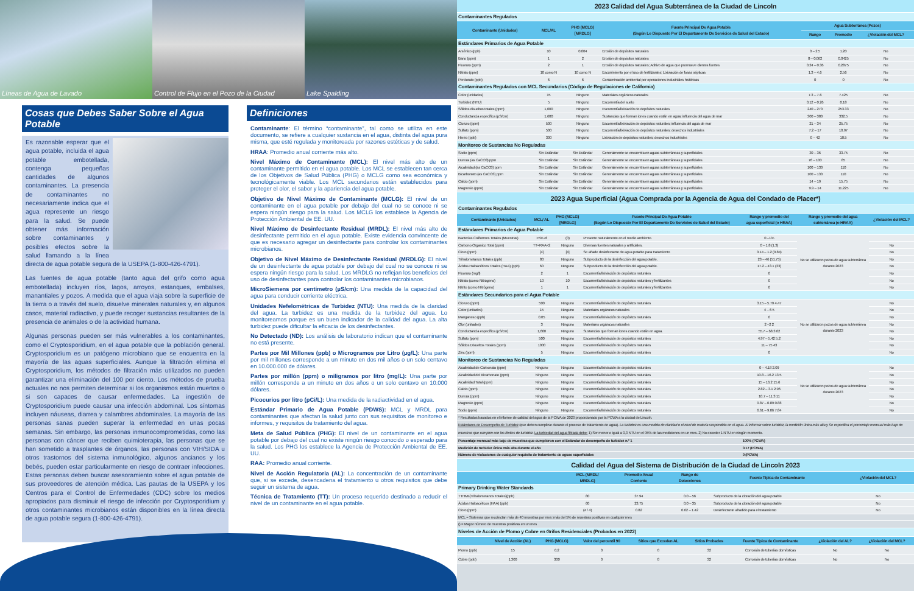Líneas de Agua de Lavado Control de Flujo en el Pozo de la Ciudad
Lake Spalding
Cosas que Debes Saber Sobre el Agua Potable
Es razonable esperar que el agua potable, incluida el agua potable embotellada, contenga pequeñas cantidades de algunos contaminantes. La presencia de contaminantes no necesariamente indica que el agua represente un riesgo para la salud. Se puede obtener más información sobre contaminantes y posibles efectos sobre la salud llamando a la línea directa de agua potable segura de la USEPA (1-800-426-4791).
Las fuentes de agua potable (tanto agua del grifo como agua embotellada) incluyen ríos, lagos, arroyos, estanques, embalses, manantiales y pozos. A medida que el agua viaja sobre la superficie de la tierra o a través del suelo, disuelve minerales naturales y, en algunos casos, material radiactivo, y puede recoger sustancias resultantes de la presencia de animales o de la actividad humana.
Algunas personas pueden ser más vulnerables a los contaminantes, como el Cryptosporidium, en el agua potable que la población general. Cryptosporidium es un patógeno microbiano que se encuentra en la mayoría de las aguas superficiales. Aunque la filtración elimina el Cryptosporidium, los métodos de filtración más utilizados no pueden garantizar una eliminación del 100 por ciento. Los métodos de prueba actuales no nos permiten determinar si los organismos están muertos o si son capaces de causar enfermedades. La ingestión de Cryptosporidium puede causar una infección abdominal. Los síntomas incluyen náuseas, diarrea y calambres abdominales. La mayoría de las personas sanas pueden superar la enfermedad en unas pocas semanas. Sin embargo, las personas inmunocomprometidas, como las personas con cáncer que reciben quimioterapia, las personas que se han sometido a trasplantes de órganos, las personas con VIH/SIDA u otros trastornos del sistema inmunológico, algunos ancianos y los bebés, pueden estar particularmente en riesgo de contraer infecciones. Estas personas deben buscar asesoramiento sobre el agua potable de sus proveedores de atención médica. Las pautas de la USEPA y los Centros para el Control de Enfermedades (CDC) sobre los medios apropiados para disminuir el riesgo de infección por Cryptosporidium y otros contaminantes microbianos están disponibles en la línea directa de agua potable segura (1-800-426-4791).
Definiciones
Contaminante: El término “contaminante”, tal como se utiliza en este documento, se refiere a cualquier sustancia en el agua, distinta del agua pura misma, que esté regulada y monitoreada por razones estéticas y de salud.
HRAA: Promedio anual corriente más alto.
Nivel Máximo de Contaminante (MCL): El nivel más alto de un contaminante permitido en el agua potable. Los MCL se establecen tan cerca de los Objetivos de Salud Pública (PHG) o MCLG como sea económica y tecnológicamente viable. Los MCL secundarios están establecidos para proteger el olor, el sabor y la apariencia del agua potable.
Objetivo de Nivel Máximo de Contaminante (MCLG): El nivel de un contaminante en el agua potable por debajo del cual no se conoce ni se espera ningún riesgo para la salud. Los MCLG los establece la Agencia de Protección Ambiental de EE. UU.
Nivel Máximo de Desinfectante Residual (MRDL): El nivel más alto de desinfectante permitido en el agua potable. Existe evidencia convincente de que es necesario agregar un desinfectante para controlar los contaminantes microbianos.
Objetivo de Nivel Máximo de Desinfectante Residual (MRDLG): El nivel de un desinfectante de agua potable por debajo del cual no se conoce ni se espera ningún riesgo para la salud. Los MRDLG no reflejan los beneficios del uso de desinfectantes para controlar los contaminantes microbianos.
MicroSiemens por centímetro (µS/cm): Una medida de la capacidad del agua para conducir corriente eléctrica.
Unidades Nefelométricas de Turbidez (NTU): Una medida de la claridad del agua. La turbidez es una medida de la turbidez del agua. Lo monitoreamos porque es un buen indicador de la calidad del agua. La alta turbidez puede dificultar la eficacia de los desinfectantes.
No Detectado (ND): Los análisis de laboratorio indican que el contaminante no está presente.
Partes por Mil Millones (ppb) o Microgramos por Litro (µg/L): Una parte por mil millones corresponde a un minuto en dos mil años o un solo centavo en 10.000.000 de dólares.
Partes por millón (ppm) o miligramos por litro (mg/L): Una parte por millón corresponde a un minuto en dos años o un solo centavo en 10.000 dólares.
Picocurios por litro (pCi/L): Una medida de la radiactividad en el agua.
Estándar Primario de Agua Potable (PDWS): MCL y MRDL para contaminantes que afectan la salud junto con sus requisitos de monitoreo e informes, y requisitos de tratamiento del agua.
Meta de Salud Pública (PHG): El nivel de un contaminante en el agua potable por debajo del cual no existe ningún riesgo conocido o esperado para la salud. Los PHG los establece la Agencia de Protección Ambiental de EE. UU.
RAA: Promedio anual corriente.
Nivel de Acción Regulatoria (AL): La concentración de un contaminante que, si se excede, desencadena el tratamiento u otros requisitos que debe seguir un sistema de agua.
Técnica de Tratamiento (TT): Un proceso requerido destinado a reducir el nivel de un contaminante en el agua potable.
| 2023 Calidad del Agua Subterránea de la Ciudad de Lincoln | | | | | | |
| Contaminantes Regulados | | | | | | |
| Contaminante (Unidades) | MCL/AL | PHG (MCLG) [MRDLG] | Fuente Principal De Agua Potable (Según Lo Dispuesto Por El Departamento De Servicios de Salud del Estado) | Agua Subterránea (Pozos) | | |
| | | | | Rango | Promedio | ¿Violación del MCL? |
| Estándares Primarios de Agua Potable | | | | | | |
| Arsénico (ppb) | 10 | 0.004 | Erosión de depósitos naturales | 0 – 2.5 | 1.20 | No |
| Bario (ppm) | 1 | 2 | Erosión de depósitos naturales | 0 – 0.062 | 0.0425 | No |
| Fluoruro (ppm) | 2 | 1 | Erosión de depósitos naturales; Aditivo de agua que promueve dientes fuertes | 0.24 – 0.36 | 0.2875 | No |
| Nitrato (ppm) | 10 como N | 10 como N | Escurrimiento por el uso de fertilizantes; Lixiviación de fosas sépticas | 1.3 – 4.6 | 2.56 | No |
| Perclorato (ppb) | 6 | 6 | Contaminación ambiental por operaciones industriales históricas | 0 | 0 | No |
| Contaminantes Regulados con MCL Secundarios (Código de Regulaciones de California) | | | | | | |
| Color (unidades) | 15 | Ninguno | Materiales orgánicos naturales | 7.3 – 7.6 | 7.425 | No |
| Turbidez (NTU) | 5 | Ninguno | Escorrentía del suelo | 0.12 – 0.26 | 0.18 | No |
| Sólidos disueltos totales (ppm) | 1,000 | Ninguno | Escorrentía/lixiviación de depósitos naturales | 240 – 270 | 253.33 | No |
| Conductancia específica (µS/cm) | 1,600 | Ninguno | Sustancias que forman iones cuando están en agua; influencia del agua de mar | 300 – 380 | 332.5 | No |
| Cloruro (ppm) | 500 | Ninguno | Escorrentía/lixiviación de depósitos naturales; influencia del agua de mar | 21 – 34 | 25.75 | No |
| Sulfato (ppm) | 500 | Ninguno | Escorrentía/lixiviación de depósitos naturales; desechos industriales | 7.2 – 17 | 10.97 | No |
| Hierro (ppb) | 300 | Ninguno | Lixiviación de depósitos naturales; desechos industriales | 0 – 42 | 10.5 | No |
| Monitoreo de Sustancias No Reguladas | | | | | | |
| Sodio (ppm) | Sin Estándar | Sin Estándar | Generalmente se encuentra en aguas subterráneas y superficiales | 30 – 36 | 33.75 | No |
| Dureza (as CaCO3) ppm | Sin Estándar | Sin Estándar | Generalmente se encuentra en aguas subterráneas y superficiales | 76 – 100 | 85 | No |
| Alcalinidad (as CaCO3) ppm | Sin Estándar | Sin Estándar | Generalmente se encuentra en aguas subterráneas y superficiales | 100 – 130 | 110 | No |
| Bicarbonato (as CaCO3) ppm | Sin Estándar | Sin Estándar | Generalmente se encuentra en aguas subterráneas y superficiales | 100 – 130 | 110 | No |
| Calcio (ppm) | Sin Estándar | Sin Estándar | Generalmente se encuentra en aguas subterráneas y superficiales | 14 – 19 | 15.75 | No |
| Magnesio (ppm) | Sin Estándar | Sin Estándar | Generalmente se encuentra en aguas subterráneas y superficiales | 9.9 – 14 | 11.225 | No |
| 2023 Agua Superficial (Agua Comprada por la Agencia de Agua del Condado de Placer*) | | | | | | |
| Contaminantes Regulados | | | | | | |
| Contaminante (Unidades) | MCL/ AL | PHG (MCLG) [MRDLG] | Fuente Principal De Agua Potable (Según Lo Dispuesto Por El Departamento De Servicios de Salud del Estado) | Rango y promedio del agua superficial (o HRAA) | Rango y promedio del agua subterránea (o HRAA) | ¿Violación del MCL? |
| Estándares Primarios de Agua Potable | | | | | | |
| Bacterias Coliformes Totales (Muestras) | >5% of | (0) | Presente naturalmente en el medio ambiente. | 0 –1% | No se utilizaron pozos de agua subterránea durante 2023 | |
| Carbono Organico Total (ppm) | TT=RAA<2 | Ninguno | Diversas fuentes naturales y artificiales. | 0 – 1.8 (1.3) | | No |
| Cloro (ppm) | [4] | [4] | Se añade desinfectante de agua potable para tratamiento | 0.14 – 1.2 (0.84) | | No |
| Trihalometanos Totales (ppb) | 80 | Ninguno | Subproducto de la desinfección del agua potable. | 23 – 46 (51.75) | | No |
| Ácidos Haloacéticos Totales (HAA) (ppb) | 60 | Ninguno | Subproducto de la desinfección del agua potable. | 17.2 – 43.1 (33) | | No |
| Fluoruro (mg/l) | 2 | 1 | Escorrentía/lixiviación de depósitos naturales | 0 | | No |
| Nitrato (como Nitrógeno) | 10 | 10 | Escorrentía/lixiviación de depósitos naturales y fertilizantes | 0 | | No |
| Nitrito (como Nitrógeno) | 1 | 1 | Escorrentía/lixiviación de depósitos naturales y fertilizantes | 0 | | No |
| Estándares Secundarios para el Agua Potable | | | | | | |
| Cloruro (ppm) | 500 | Ninguno | Escorrentía/lixiviación de depósitos naturales | 3.15 – 5.79 4.47 | No se utilizaron pozos de agua subterránea durante 2023 | No |
| Color (unitades) | 15 | Ninguno | Materiales orgánicos naturales | 4 – 6 5 | | No |
| Manganeso (ppb) | 0.05 | Ninguno | Escorrentía/lixiviación de depósitos naturales | 0 | | No |
| Olor (unitades) | 3 | Ninguno | Materiales orgánicos naturales | 2 –2 2 | | No |
| Conductancia específica (µS/cm) | 1,600 | Ninguno | Sustancias que forman iones cuando están en agua. | 55.7 – 68.3 62 | | No |
| Sulfato (ppm) | 500 | Ninguno | Escorrentía/lixiviación de depósitos naturales | 4.97 – 5.42 5.2 | | No |
| Sólidos Disueltos Totales (ppm) | 1000 | Ninguno | Escorrentía/lixiviación de depósitos naturales | 11 – 75 43 | | No |
| Zinc (ppm) | 5 | Ninguno | Escorrentía/lixiviación de depósitos naturales | 0 | | No |
| Monitoreo de Sustancias No Reguladas | | | | | | |
| Alcalinidad de Carbonato (ppm) | Ninguno | Ninguno | Escorrentía/lixiviación de depósitos naturales | 0 – 4.18 2.09 | No se utilizaron pozos de agua subterránea durante 2023 | No |
| Alcalinidad del Bicarbonato (ppm) | Ninguno | Ninguno | Escorrentía/lixiviación de depósitos naturales | 10.8 – 16.2 13.5 | | No |
| Alcalinidad Total (ppm) | Ninguno | Ninguno | Escorrentía/lixiviación de depósitos naturales | 15 – 16.2 15.6 | | No |
| Calcio (ppm) | Ninguno | Ninguno | Escorrentía/lixiviación de depósitos naturales | 2.82 – 3.1 2.96 | | No |
| Dureza (ppm) | Ninguno | Ninguno | Escorrentía/lixiviación de depósitos naturales | 10.7 – 11.3 11 | | No |
| Magnesio (ppm) | Ninguno | Ninguno | Escorrentía/lixiviación de depósitos naturales | 0.87 – 0.89 0.88 | | No |
| Sodio (ppm) | Ninguno | Ninguno | Escorrentía/lixiviación de depósitos naturales | 6.61 – 9.06 7.84 | | No |
| * Resultados basados en el informe de calidad del agua de la PCWA de 2023 proporcionado por la PCWA a la ciudad de Lincoln. | | | | | | |
| Estándares de Desempeño de Turbidez (que deben cumplirse durante el proceso de tratamiento de agua). La turbidez es una medida de claridad o el nivel de materia suspendida en el agua. Al informar sobre turbidez, la medición única más alta y Se especifica el porcentaje mensual más bajo de muestras que cumplen con los límites de turbidez. La turbiedad del agua filtrada debe: 1) Ser menor o igual a 0,3 NTU en el 95% de las mediciones en un mes. 2) No exceder 1 NTU en ningún momento. | | | | | | |
| Porcentaje mensual más bajo de muestras que cumplieron con el Estándar de desempeño de turbidez n.º 1 | | | | 100% (PCWA) | | |
| Medición de turbidez única más alta durante el año | | | | 0.17 (PCWA) | | |
| Número de violaciones de cualquier requisito de tratamiento de aguas superficiales | | | | 0 (PCWA) | | |
| Calidad del Agua del Sistema de Distribución de la Ciudad de Lincoln 2023 | | | | | |
| | MCL (MRDL/ MRDLG) | Promedio Anual Corriente | Rango de Detecciones | Fuente Típica de Contaminante | ¿Violación del MCL? |
| Primary Drinking Water Standards | | | | | |
| TTHMs[Trihalometanos Totales](ppb) | 80 | 37.94 | 0.0 – 56 | Subproducto de la cloración del agua potable | No |
| Ácidos Haloacéticos (HAA) (ppb) | 60 | 23.75 | 0.0 – 35 | Subproducto de la cloración del agua potable | No |
| Cloro (ppm) | (4 / 4) | 0.82 | 0.02 – 1.42 | Desinfectante añadido para el tratamiento | No |
| MCL = Sistemas que recolectan más de 40 muestras por mes: más del 5% de muestras positivas en cualquier mes | | | | | |
| () = Mayor número de muestras positivas en un mes | | | | | |
| Niveles de Acción de Plomo y Cobre en Grifos Residenciales (Probados en 2022) | | | | | | | | |
| | Nivel de Acción (AL) | PHG (MCLG) | Valor del percentil 90 | Sitios que Exceden AL | Sitios Probados | Fuente Típica de Contaminante | ¿Violación del AL? | ¿Violación del MCL? |
| Plomo (ppb) | 15 | 0.2 | 0 | 0 | 32 | Corrosión de tuberías domésticas | No | No |
| Cobre (ppb) | 1,300 | 300 | 0 | 0 | 32 | Corrosión de tuberías domésticas | No | No |